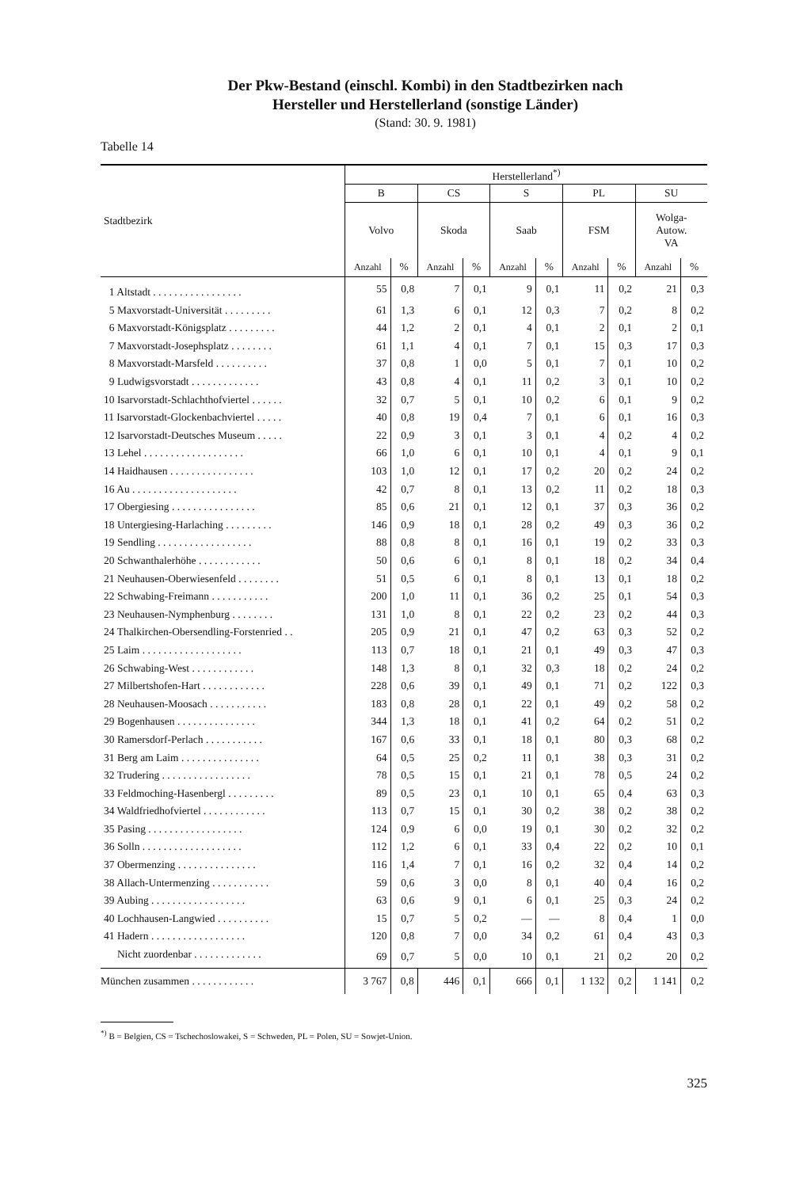Der Pkw-Bestand (einschl. Kombi) in den Stadtbezirken nach
Hersteller und Herstellerland (sonstige Länder)
(Stand: 30. 9. 1981)
Tabelle 14
| Stadtbezirk | Herstellerland<sup>*)</sup> | | | | | | | | | |
| --- | --- | --- | --- | --- | --- | --- | --- | --- | --- | --- |
| | B | | CS | | S | | PL | | SU | |
| | Volvo | | Skoda | | Saab | | FSM | | Wolga- Autow. VA | |
| | Anzahl | % | Anzahl | % | Anzahl | % | Anzahl | % | Anzahl | % |
| 1 Altstadt . . . . . . . . . . . . . . . . . | 55 | 0,8 | 7 | 0,1 | 9 | 0,1 | 11 | 0,2 | 21 | 0,3 |
| 5 Maxvorstadt-Universität . . . . . . . . . | 61 | 1,3 | 6 | 0,1 | 12 | 0,3 | 7 | 0,2 | 8 | 0,2 |
| 6 Maxvorstadt-Königsplatz . . . . . . . . . | 44 | 1,2 | 2 | 0,1 | 4 | 0,1 | 2 | 0,1 | 2 | 0,1 |
| 7 Maxvorstadt-Josephsplatz . . . . . . . . | 61 | 1,1 | 4 | 0,1 | 7 | 0,1 | 15 | 0,3 | 17 | 0,3 |
| 8 Maxvorstadt-Marsfeld . . . . . . . . . . | 37 | 0,8 | 1 | 0,0 | 5 | 0,1 | 7 | 0,1 | 10 | 0,2 |
| 9 Ludwigsvorstadt . . . . . . . . . . . . . | 43 | 0,8 | 4 | 0,1 | 11 | 0,2 | 3 | 0,1 | 10 | 0,2 |
| 10 Isarvorstadt-Schlachthofviertel . . . . . . | 32 | 0,7 | 5 | 0,1 | 10 | 0,2 | 6 | 0,1 | 9 | 0,2 |
| 11 Isarvorstadt-Glockenbachviertel . . . . . | 40 | 0,8 | 19 | 0,4 | 7 | 0,1 | 6 | 0,1 | 16 | 0,3 |
| 12 Isarvorstadt-Deutsches Museum . . . . . | 22 | 0,9 | 3 | 0,1 | 3 | 0,1 | 4 | 0,2 | 4 | 0,2 |
| 13 Lehel . . . . . . . . . . . . . . . . . . . | 66 | 1,0 | 6 | 0,1 | 10 | 0,1 | 4 | 0,1 | 9 | 0,1 |
| 14 Haidhausen . . . . . . . . . . . . . . . . | 103 | 1,0 | 12 | 0,1 | 17 | 0,2 | 20 | 0,2 | 24 | 0,2 |
| 16 Au . . . . . . . . . . . . . . . . . . . . | 42 | 0,7 | 8 | 0,1 | 13 | 0,2 | 11 | 0,2 | 18 | 0,3 |
| 17 Obergiesing . . . . . . . . . . . . . . . . | 85 | 0,6 | 21 | 0,1 | 12 | 0,1 | 37 | 0,3 | 36 | 0,2 |
| 18 Untergiesing-Harlaching . . . . . . . . . | 146 | 0,9 | 18 | 0,1 | 28 | 0,2 | 49 | 0,3 | 36 | 0,2 |
| 19 Sendling . . . . . . . . . . . . . . . . . . | 88 | 0,8 | 8 | 0,1 | 16 | 0,1 | 19 | 0,2 | 33 | 0,3 |
| 20 Schwanthalerhöhe . . . . . . . . . . . . | 50 | 0,6 | 6 | 0,1 | 8 | 0,1 | 18 | 0,2 | 34 | 0,4 |
| 21 Neuhausen-Oberwiesenfeld . . . . . . . . | 51 | 0,5 | 6 | 0,1 | 8 | 0,1 | 13 | 0,1 | 18 | 0,2 |
| 22 Schwabing-Freimann . . . . . . . . . . . | 200 | 1,0 | 11 | 0,1 | 36 | 0,2 | 25 | 0,1 | 54 | 0,3 |
| 23 Neuhausen-Nymphenburg . . . . . . . . | 131 | 1,0 | 8 | 0,1 | 22 | 0,2 | 23 | 0,2 | 44 | 0,3 |
| 24 Thalkirchen-Obersendling-Forstenried . . | 205 | 0,9 | 21 | 0,1 | 47 | 0,2 | 63 | 0,3 | 52 | 0,2 |
| 25 Laim . . . . . . . . . . . . . . . . . . . | 113 | 0,7 | 18 | 0,1 | 21 | 0,1 | 49 | 0,3 | 47 | 0,3 |
| 26 Schwabing-West . . . . . . . . . . . . | 148 | 1,3 | 8 | 0,1 | 32 | 0,3 | 18 | 0,2 | 24 | 0,2 |
| 27 Milbertshofen-Hart . . . . . . . . . . . . | 228 | 0,6 | 39 | 0,1 | 49 | 0,1 | 71 | 0,2 | 122 | 0,3 |
| 28 Neuhausen-Moosach . . . . . . . . . . . | 183 | 0,8 | 28 | 0,1 | 22 | 0,1 | 49 | 0,2 | 58 | 0,2 |
| 29 Bogenhausen . . . . . . . . . . . . . . . | 344 | 1,3 | 18 | 0,1 | 41 | 0,2 | 64 | 0,2 | 51 | 0,2 |
| 30 Ramersdorf-Perlach . . . . . . . . . . . | 167 | 0,6 | 33 | 0,1 | 18 | 0,1 | 80 | 0,3 | 68 | 0,2 |
| 31 Berg am Laim . . . . . . . . . . . . . . . | 64 | 0,5 | 25 | 0,2 | 11 | 0,1 | 38 | 0,3 | 31 | 0,2 |
| 32 Trudering . . . . . . . . . . . . . . . . . | 78 | 0,5 | 15 | 0,1 | 21 | 0,1 | 78 | 0,5 | 24 | 0,2 |
| 33 Feldmoching-Hasenbergl . . . . . . . . . | 89 | 0,5 | 23 | 0,1 | 10 | 0,1 | 65 | 0,4 | 63 | 0,3 |
| 34 Waldfriedhofviertel . . . . . . . . . . . . | 113 | 0,7 | 15 | 0,1 | 30 | 0,2 | 38 | 0,2 | 38 | 0,2 |
| 35 Pasing . . . . . . . . . . . . . . . . . . | 124 | 0,9 | 6 | 0,0 | 19 | 0,1 | 30 | 0,2 | 32 | 0,2 |
| 36 Solln . . . . . . . . . . . . . . . . . . . | 112 | 1,2 | 6 | 0,1 | 33 | 0,4 | 22 | 0,2 | 10 | 0,1 |
| 37 Obermenzing . . . . . . . . . . . . . . . | 116 | 1,4 | 7 | 0,1 | 16 | 0,2 | 32 | 0,4 | 14 | 0,2 |
| 38 Allach-Untermenzing . . . . . . . . . . . | 59 | 0,6 | 3 | 0,0 | 8 | 0,1 | 40 | 0,4 | 16 | 0,2 |
| 39 Aubing . . . . . . . . . . . . . . . . . . | 63 | 0,6 | 9 | 0,1 | 6 | 0,1 | 25 | 0,3 | 24 | 0,2 |
| 40 Lochhausen-Langwied . . . . . . . . . . | 15 | 0,7 | 5 | 0,2 | — | — | 8 | 0,4 | 1 | 0,0 |
| 41 Hadern . . . . . . . . . . . . . . . . . . | 120 | 0,8 | 7 | 0,0 | 34 | 0,2 | 61 | 0,4 | 43 | 0,3 |
| Nicht zuordenbar . . . . . . . . . . . . . | 69 | 0,7 | 5 | 0,0 | 10 | 0,1 | 21 | 0,2 | 20 | 0,2 |
| München zusammen . . . . . . . . . . . . | 3 767 | 0,8 | 446 | 0,1 | 666 | 0,1 | 1 132 | 0,2 | 1 141 | 0,2 |
<sup>*)</sup> B = Belgien, CS = Tschechoslowakei, S = Schweden, PL = Polen, SU = Sowjet-Union.
325